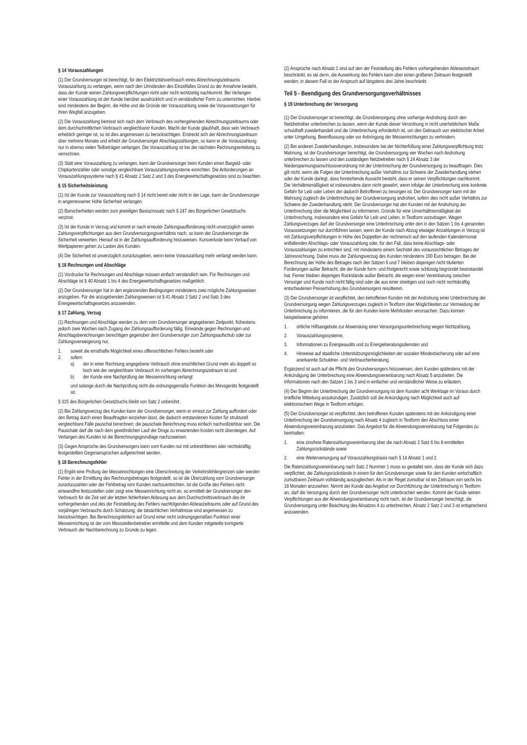§ 14 Vorauszahlungen
(1) Der Grundversorger ist berechtigt, für den Elektrizitätsverbrauch eines Abrechnungszeitraums Vorauszahlung zu verlangen, wenn nach den Umständen des Einzelfalles Grund zu der Annahme besteht, dass der Kunde seinen Zahlungsverpflichtungen nicht oder nicht rechtzeitig nachkommt. Bei Verlangen einer Vorauszahlung ist der Kunde hierüber ausdrücklich und in verständlicher Form zu unterrichten. Hierbei sind mindestens der Beginn, die Höhe und die Gründe der Vorauszahlung sowie die Voraussetzungen für ihren Wegfall anzugeben.
(2) Die Vorauszahlung bemisst sich nach dem Verbrauch des vorhergehenden Abrechnungszeitraums oder dem durchschnittlichen Verbrauch vergleichbarer Kunden. Macht der Kunde glaubhaft, dass sein Verbrauch erheblich geringer ist, so ist dies angemessen zu berücksichtigen. Erstreckt sich der Abrechnungszeitraum über mehrere Monate und erhebt der Grundversorger Abschlagszahlungen, so kann er die Vorauszahlung nur in ebenso vielen Teilbeträgen verlangen. Die Vorauszahlung ist bei der nächsten Rechnungserteilung zu verrechnen.
(3) Statt eine Vorauszahlung zu verlangen, kann der Grundversorger beim Kunden einen Bargeld- oder Chipkartenzähler oder sonstige vergleichbare Vorauszahlungssysteme einrichten. Die Anforderungen an Vorauszahlungssysteme nach § 41 Absatz 2 Satz 2 und 3 des Energiewirtschaftsgesetzes sind zu beachten.
§ 15 Sicherheitsleistung
(1) Ist der Kunde zur Vorauszahlung nach § 14 nicht bereit oder nicht in der Lage, kann der Grundversorger in angemessener Höhe Sicherheit verlangen.
(2) Barsicherheiten werden zum jeweiligen Basiszinssatz nach § 247 des Bürgerlichen Gesetzbuchs verzinst.
(3) Ist der Kunde in Verzug und kommt er nach erneuter Zahlungsaufforderung nicht unverzüglich seinen Zahlungsverpflichtungen aus dem Grundversorgungsverhältnis nach, so kann der Grundversorger die Sicherheit verwerten. Hierauf ist in der Zahlungsaufforderung hinzuweisen. Kursverluste beim Verkauf von Wertpapieren gehen zu Lasten des Kunden.
(4) Die Sicherheit ist unverzüglich zurückzugeben, wenn keine Vorauszahlung mehr verlangt werden kann.
§ 16 Rechnungen und Abschläge
(1) Vordrucke für Rechnungen und Abschläge müssen einfach verständlich sein. Für Rechnungen und Abschläge ist § 40 Absatz 1 bis 4 des Energiewirtschaftsgesetzes maßgeblich.
(2) Der Grundversorger hat in den ergänzenden Bedingungen mindestens zwei mögliche Zahlungsweisen anzugeben. Für die anzugebenden Zahlungsweisen ist § 41 Absatz 2 Satz 2 und Satz 3 des Energiewirtschaftsgesetzes anzuwenden.
§ 17 Zahlung, Verzug
(1) Rechnungen und Abschläge werden zu dem vom Grundversorger angegebenen Zeitpunkt, frühestens jedoch zwei Wochen nach Zugang der Zahlungsaufforderung fällig. Einwände gegen Rechnungen und Abschlagsberechnungen berechtigen gegenüber dem Grundversorger zum Zahlungsaufschub oder zur Zahlungsverweigerung nur,
1. soweit die ernsthafte Möglichkeit eines offensichtlichen Fehlers besteht oder
2. sofern
a) der in einer Rechnung angegebene Verbrauch ohne ersichtlichen Grund mehr als doppelt so hoch wie der vergleichbare Verbrauch im vorherigen Abrechnungszeitraum ist und
b) der Kunde eine Nachprüfung der Messeinrichtung verlangt
und solange durch die Nachprüfung nicht die ordnungsgemäße Funktion des Messgeräts festgestellt ist.
§ 315 des Bürgerlichen Gesetzbuchs bleibt von Satz 2 unberührt.
(2) Bei Zahlungsverzug des Kunden kann der Grundversorger, wenn er erneut zur Zahlung auffordert oder den Betrag durch einen Beauftragten einziehen lässt, die dadurch entstandenen Kosten für strukturell vergleichbare Fälle pauschal berechnen; die pauschale Berechnung muss einfach nachvollziehbar sein. Die Pauschale darf die nach dem gewöhnlichen Lauf der Dinge zu erwartenden Kosten nicht übersteigen. Auf Verlangen des Kunden ist die Berechnungsgrundlage nachzuweisen.
(3) Gegen Ansprüche des Grundversorgers kann vom Kunden nur mit unbestrittenen oder rechtskräftig festgestellten Gegenansprüchen aufgerechnet werden.
§ 18 Berechnungsfehler
(1) Ergibt eine Prüfung der Messeinrichtungen eine Überschreitung der Verkehrsfehlergrenzen oder werden Fehler in der Ermittlung des Rechnungsbetrages festgestellt, so ist die Überzahlung vom Grundversorger zurückzuzahlen oder der Fehlbetrag vom Kunden nachzuentrichten. Ist die Größe des Fehlers nicht einwandfrei festzustellen oder zeigt eine Messeinrichtung nicht an, so ermittelt der Grundversorger den Verbrauch für die Zeit seit der letzten fehlerfreien Ablesung aus dem Durchschnittsverbrauch des ihr vorhergehenden und des der Feststellung des Fehlers nachfolgenden Ablesezeitraums oder auf Grund des vorjährigen Verbrauchs durch Schätzung; die tatsächlichen Verhältnisse sind angemessen zu berücksichtigen. Bei Berechnungsfehlern auf Grund einer nicht ordnungsgemäßen Funktion einer Messeinrichtung ist der vom Messstellenbetreiber ermittelte und dem Kunden mitgeteilte korrigierte Verbrauch der Nachberechnung zu Grunde zu legen.
(2) Ansprüche nach Absatz 1 sind auf den der Feststellung des Fehlers vorhergehenden Ablesezeitraum beschränkt, es sei denn, die Auswirkung des Fehlers kann über einen größeren Zeitraum festgestellt werden; in diesem Fall ist der Anspruch auf längstens drei Jahre beschränkt.
Teil 5 - Beendigung des Grundversorgungsverhältnisses
§ 19 Unterbrechung der Versorgung
(1) Der Grundversorger ist berechtigt, die Grundversorgung ohne vorherige Androhung durch den Netzbetreiber unterbrechen zu lassen, wenn der Kunde dieser Verordnung in nicht unerheblichem Maße schuldhaft zuwiderhandelt und die Unterbrechung erforderlich ist, um den Gebrauch von elektrischer Arbeit unter Umgehung, Beeinflussung oder vor Anbringung der Messeinrichtungen zu verhindern.
(2) Bei anderen Zuwiderhandlungen, insbesondere bei der Nichterfüllung einer Zahlungsverpflichtung trotz Mahnung, ist der Grundversorger berechtigt, die Grundversorgung vier Wochen nach Androhung unterbrechen zu lassen und den zuständigen Netzbetreiber nach § 24 Absatz 3 der Niederspannungsanschlussverordnung mit der Unterbrechung der Grundversorgung zu beauftragen. Dies gilt nicht, wenn die Folgen der Unterbrechung außer Verhältnis zur Schwere der Zuwiderhandlung stehen oder der Kunde darlegt, dass hinreichende Aussicht besteht, dass er seinen Verpflichtungen nachkommt. Die Verhältnismäßigkeit ist insbesondere dann nicht gewahrt, wenn infolge der Unterbrechung eine konkrete Gefahr für Leib oder Leben der dadurch Betroffenen zu besorgen ist. Der Grundversorger kann mit der Mahnung zugleich die Unterbrechung der Grundversorgung androhen, sofern dies nicht außer Verhältnis zur Schwere der Zuwiderhandlung steht. Der Grundversorger hat den Kunden mit der Androhung der Unterbrechung über die Möglichkeit zu informieren, Gründe für eine Unverhältnismäßigkeit der Unterbrechung, insbesondere eine Gefahr für Leib und Leben, in Textform vorzutragen. Wegen Zahlungsverzuges darf der Grundversorger eine Unterbrechung unter den in den Sätzen 1 bis 4 genannten Voraussetzungen nur durchführen lassen, wenn der Kunde nach Abzug etwaiger Anzahlungen in Verzug ist mit Zahlungsverpflichtungen in Höhe des Doppelten der rechnerisch auf den laufenden Kalendermonat entfallenden Abschlags- oder Vorauszahlung oder, für den Fall, dass keine Abschlags- oder Vorauszahlungen zu entrichten sind, mit mindestens einem Sechstel des voraussichtlichen Betrages der Jahresrechnung. Dabei muss der Zahlungsverzug des Kunden mindestens 100 Euro betragen. Bei der Berechnung der Höhe des Betrages nach den Sätzen 6 und 7 bleiben diejenigen nicht titulierten Forderungen außer Betracht, die der Kunde form- und fristgerecht sowie schlüssig begründet beanstandet hat. Ferner bleiben diejenigen Rückstände außer Betracht, die wegen einer Vereinbarung zwischen Versorger und Kunde noch nicht fällig sind oder die aus einer streitigen und noch nicht rechtskräftig entschiedenen Preiserhöhung des Grundversorgers resultieren.
(3) Der Grundversorger ist verpflichtet, den betroffenen Kunden mit der Androhung einer Unterbrechung der Grundversorgung wegen Zahlungsverzuges zugleich in Textform über Möglichkeiten zur Vermeidung der Unterbrechung zu informieren, die für den Kunden keine Mehrkosten verursachen. Dazu können beispielsweise gehören
1. örtliche Hilfsangebote zur Abwendung einer Versorgungsunterbrechung wegen Nichtzahlung,
2. Vorauszahlungssysteme,
3. Informationen zu Energieaudits und zu Energieberatungsdiensten und
4. Hinweise auf staatliche Unterstützungsmöglichkeiten der sozialen Mindestsicherung oder auf eine anerkannte Schuldner- und Verbraucherberatung.
Ergänzend ist auch auf die Pflicht des Grundversorgers hinzuweisen, dem Kunden spätestens mit der Ankündigung der Unterbrechung eine Abwendungsvereinbarung nach Absatz 5 anzubieten. Die Informationen nach den Sätzen 1 bis 3 sind in einfacher und verständlicher Weise zu erläutern.
(4) Der Beginn der Unterbrechung der Grundversorgung ist dem Kunden acht Werktage im Voraus durch briefliche Mitteilung anzukündigen. Zusätzlich soll die Ankündigung nach Möglichkeit auch auf elektronischem Wege in Textform erfolgen.
(5) Der Grundversorger ist verpflichtet, dem betroffenen Kunden spätestens mit der Ankündigung einer Unterbrechung der Grundversorgung nach Absatz 4 zugleich in Textform den Abschluss einer Abwendungsvereinbarung anzubieten. Das Angebot für die Abwendungsvereinbarung hat Folgendes zu beinhalten:
1. eine zinsfreie Ratenzahlungsvereinbarung über die nach Absatz 2 Satz 6 bis 8 ermittelten Zahlungsrückstände sowie
2. eine Weiterversorgung auf Vorauszahlungsbasis nach § 14 Absatz 1 und 2.
Die Ratenzahlungsvereinbarung nach Satz 2 Nummer 1 muss so gestaltet sein, dass der Kunde sich dazu verpflichtet, die Zahlungsrückstände in einem für den Grundversorger sowie für den Kunden wirtschaftlich zumutbaren Zeitraum vollständig auszugleichen. Als in der Regel zumutbar ist ein Zeitraum von sechs bis 18 Monaten anzusehen. Nimmt der Kunde das Angebot vor Durchführung der Unterbrechung in Textform an, darf die Versorgung durch den Grundversorger nicht unterbrochen werden. Kommt der Kunde seinen Verpflichtungen aus der Abwendungsvereinbarung nicht nach, ist der Grundversorger berechtigt, die Grundversorgung unter Beachtung des Absatzes 4 zu unterbrechen. Absatz 2 Satz 2 und 3 ist entsprechend anzuwenden.